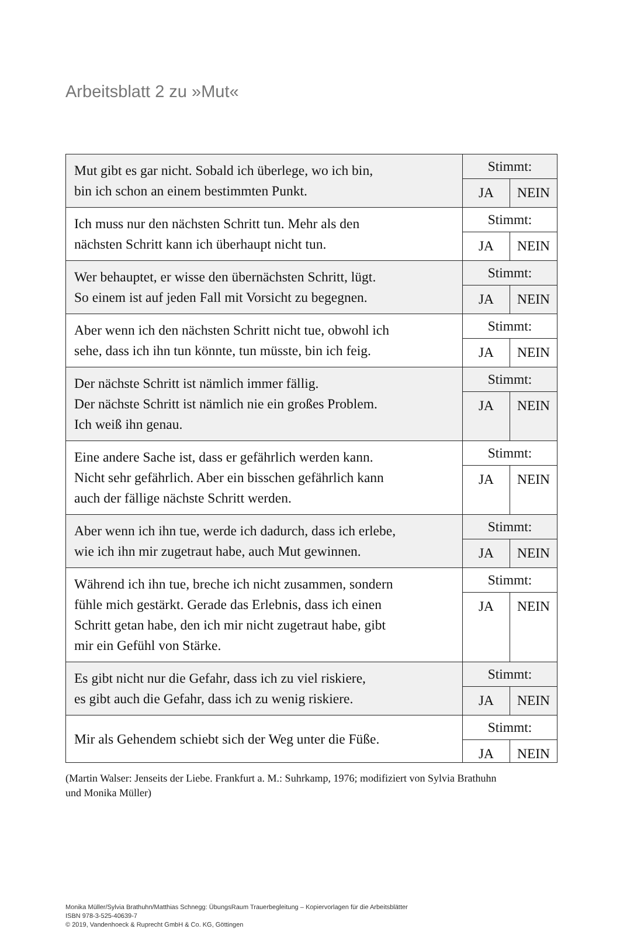Arbeitsblatt 2 zu »Mut«
| Mut gibt es gar nicht. Sobald ich überlege, wo ich bin, bin ich schon an einem bestimmten Punkt. | Stimmt: | |
| | JA | NEIN |
| Ich muss nur den nächsten Schritt tun. Mehr als den nächsten Schritt kann ich überhaupt nicht tun. | Stimmt: | |
| | JA | NEIN |
| Wer behauptet, er wisse den übernächsten Schritt, lügt. So einem ist auf jeden Fall mit Vorsicht zu begegnen. | Stimmt: | |
| | JA | NEIN |
| Aber wenn ich den nächsten Schritt nicht tue, obwohl ich sehe, dass ich ihn tun könnte, tun müsste, bin ich feig. | Stimmt: | |
| | JA | NEIN |
| Der nächste Schritt ist nämlich immer fällig. Der nächste Schritt ist nämlich nie ein großes Problem. Ich weiß ihn genau. | Stimmt: | |
| | JA | NEIN |
| Eine andere Sache ist, dass er gefährlich werden kann. Nicht sehr gefährlich. Aber ein bisschen gefährlich kann auch der fällige nächste Schritt werden. | Stimmt: | |
| | JA | NEIN |
| Aber wenn ich ihn tue, werde ich dadurch, dass ich erlebe, wie ich ihn mir zugetraut habe, auch Mut gewinnen. | Stimmt: | |
| | JA | NEIN |
| Während ich ihn tue, breche ich nicht zusammen, sondern fühle mich gestärkt. Gerade das Erlebnis, dass ich einen Schritt getan habe, den ich mir nicht zugetraut habe, gibt mir ein Gefühl von Stärke. | Stimmt: | |
| | JA | NEIN |
| Es gibt nicht nur die Gefahr, dass ich zu viel riskiere, es gibt auch die Gefahr, dass ich zu wenig riskiere. | Stimmt: | |
| | JA | NEIN |
| Mir als Gehendem schiebt sich der Weg unter die Füße. | Stimmt: | |
| | JA | NEIN |
(Martin Walser: Jenseits der Liebe. Frankfurt a. M.: Suhrkamp, 1976; modifiziert von Sylvia Brathuhn
und Monika Müller)
Monika Müller/Sylvia Brathuhn/Matthias Schnegg: ÜbungsRaum Trauerbegleitung – Kopiervorlagen für die Arbeitsblätter
ISBN 978-3-525-40639-7
© 2019, Vandenhoeck & Ruprecht GmbH & Co. KG, Göttingen